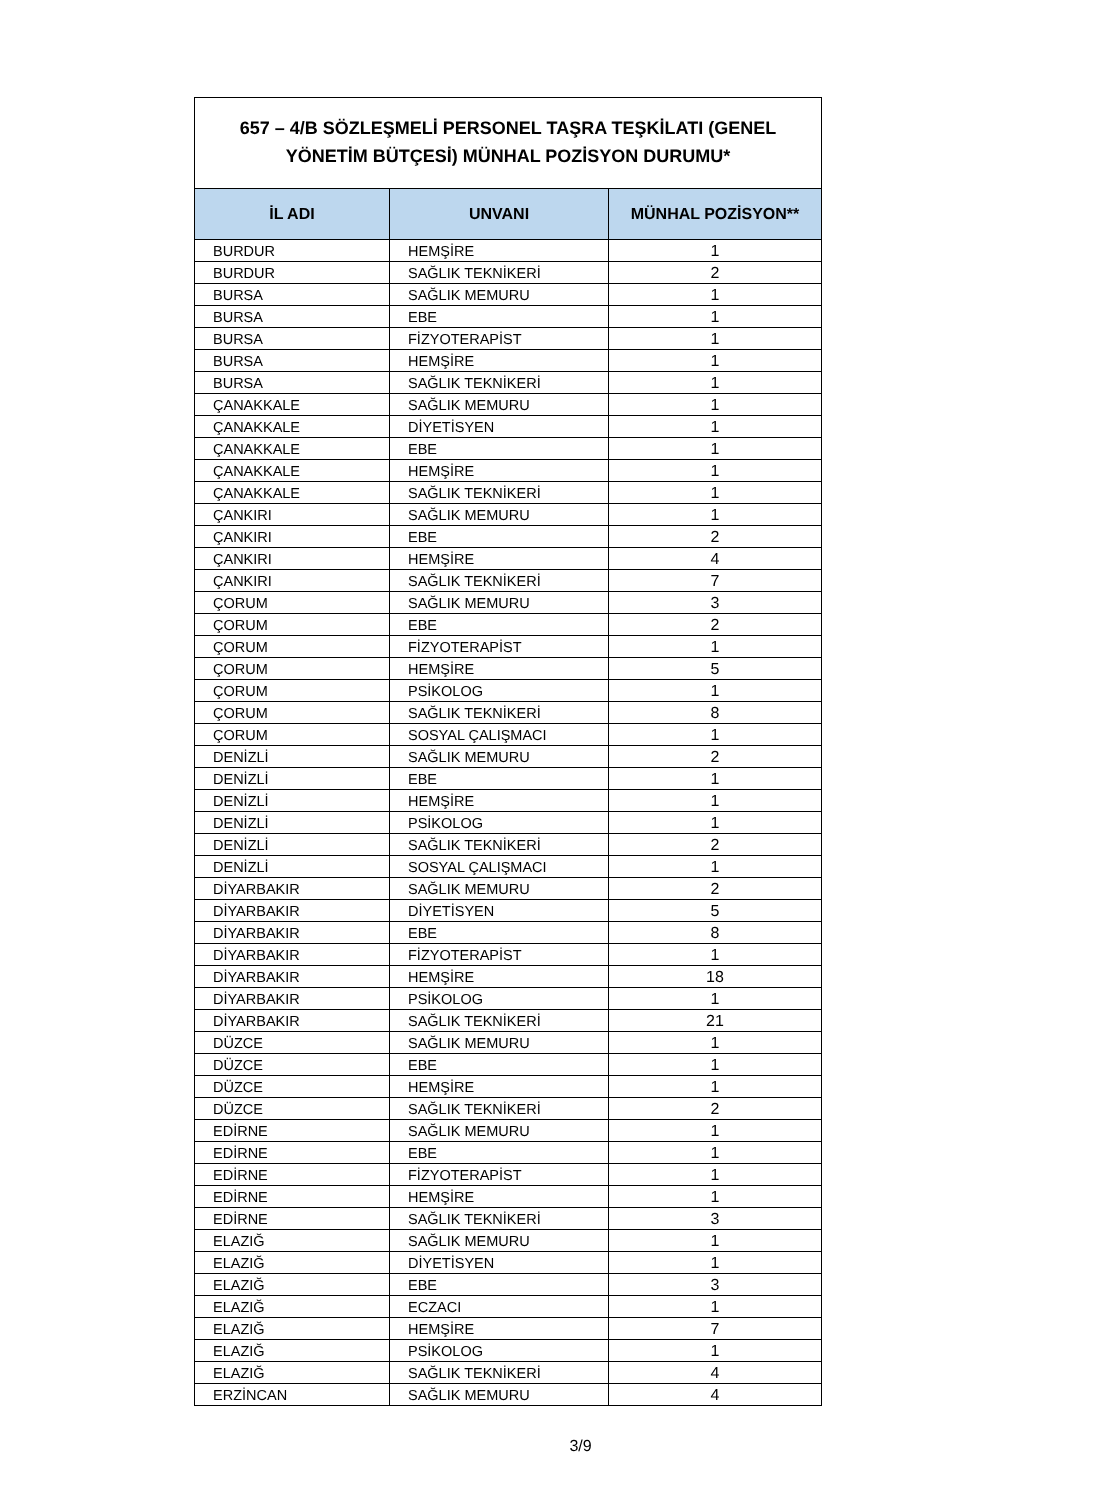657 – 4/B SÖZLEŞMELİ PERSONEL TAŞRA TEŞKİLATI (GENEL YÖNETİM BÜTÇESİ) MÜNHAL POZİSYON DURUMU*
| İL ADI | UNVANI | MÜNHAL POZİSYON** |
| --- | --- | --- |
| BURDUR | HEMŞİRE | 1 |
| BURDUR | SAĞLIK TEKNİKERİ | 2 |
| BURSA | SAĞLIK MEMURU | 1 |
| BURSA | EBE | 1 |
| BURSA | FİZYOTERAPİST | 1 |
| BURSA | HEMŞİRE | 1 |
| BURSA | SAĞLIK TEKNİKERİ | 1 |
| ÇANAKKALE | SAĞLIK MEMURU | 1 |
| ÇANAKKALE | DİYETİSYEN | 1 |
| ÇANAKKALE | EBE | 1 |
| ÇANAKKALE | HEMŞİRE | 1 |
| ÇANAKKALE | SAĞLIK TEKNİKERİ | 1 |
| ÇANKIRI | SAĞLIK MEMURU | 1 |
| ÇANKIRI | EBE | 2 |
| ÇANKIRI | HEMŞİRE | 4 |
| ÇANKIRI | SAĞLIK TEKNİKERİ | 7 |
| ÇORUM | SAĞLIK MEMURU | 3 |
| ÇORUM | EBE | 2 |
| ÇORUM | FİZYOTERAPİST | 1 |
| ÇORUM | HEMŞİRE | 5 |
| ÇORUM | PSİKOLOG | 1 |
| ÇORUM | SAĞLIK TEKNİKERİ | 8 |
| ÇORUM | SOSYAL ÇALIŞMACI | 1 |
| DENİZLİ | SAĞLIK MEMURU | 2 |
| DENİZLİ | EBE | 1 |
| DENİZLİ | HEMŞİRE | 1 |
| DENİZLİ | PSİKOLOG | 1 |
| DENİZLİ | SAĞLIK TEKNİKERİ | 2 |
| DENİZLİ | SOSYAL ÇALIŞMACI | 1 |
| DİYARBAKIR | SAĞLIK MEMURU | 2 |
| DİYARBAKIR | DİYETİSYEN | 5 |
| DİYARBAKIR | EBE | 8 |
| DİYARBAKIR | FİZYOTERAPİST | 1 |
| DİYARBAKIR | HEMŞİRE | 18 |
| DİYARBAKIR | PSİKOLOG | 1 |
| DİYARBAKIR | SAĞLIK TEKNİKERİ | 21 |
| DÜZCE | SAĞLIK MEMURU | 1 |
| DÜZCE | EBE | 1 |
| DÜZCE | HEMŞİRE | 1 |
| DÜZCE | SAĞLIK TEKNİKERİ | 2 |
| EDİRNE | SAĞLIK MEMURU | 1 |
| EDİRNE | EBE | 1 |
| EDİRNE | FİZYOTERAPİST | 1 |
| EDİRNE | HEMŞİRE | 1 |
| EDİRNE | SAĞLIK TEKNİKERİ | 3 |
| ELAZIĞ | SAĞLIK MEMURU | 1 |
| ELAZIĞ | DİYETİSYEN | 1 |
| ELAZIĞ | EBE | 3 |
| ELAZIĞ | ECZACI | 1 |
| ELAZIĞ | HEMŞİRE | 7 |
| ELAZIĞ | PSİKOLOG | 1 |
| ELAZIĞ | SAĞLIK TEKNİKERİ | 4 |
| ERZİNCAN | SAĞLIK MEMURU | 4 |
3/9